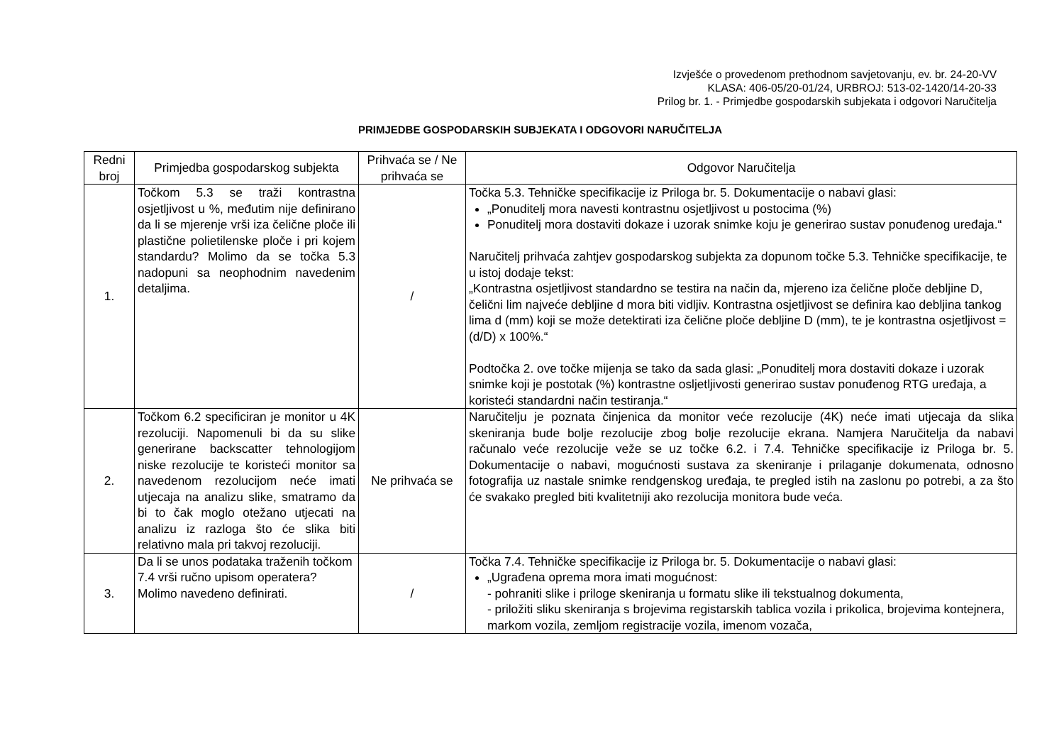Izvješće o provedenom prethodnom savjetovanju, ev. br. 24-20-VV
KLASA: 406-05/20-01/24, URBROJ: 513-02-1420/14-20-33
Prilog br. 1. - Primjedbe gospodarskih subjekata i odgovori Naručitelja
PRIMJEDBE GOSPODARSKIH SUBJEKATA I ODGOVORI NARUČITELJA
| Redni broj | Primjedba gospodarskog subjekta | Prihvaća se / Ne prihvaća se | Odgovor Naručitelja |
| --- | --- | --- | --- |
| 1. | Točkom 5.3 se traži kontrastna osjetljivost u %, međutim nije definirano da li se mjerenje vrši iza čelične ploče ili plastične polietilenske ploče i pri kojem standardu? Molimo da se točka 5.3 nadopuni sa neophodnim navedenim detaljima. | / | Točka 5.3. Tehničke specifikacije iz Priloga br. 5. Dokumentacije o nabavi glasi: „Ponuditelj mora navesti kontrastnu osjetljivost u postocima (%) Ponuditelj mora dostaviti dokaze i uzorak snimke koju je generirao sustav ponuđenog uređaja.“ Naručitelj prihvaća zahtjev gospodarskog subjekta za dopunom točke 5.3. Tehničke specifikacije, te u istoj dodaje tekst: „Kontrastna osjetljivost standardno se testira na način da, mjereno iza čelične ploče debljine D, čelični lim najveće debljine d mora biti vidljiv. Kontrastna osjetljivost se definira kao debljina tankog lima d (mm) koji se može detektirati iza čelične ploče debljine D (mm), te je kontrastna osjetljivost = (d/D) x 100%.“ Podtočka 2. ove točke mijenja se tako da sada glasi: „Ponuditelj mora dostaviti dokaze i uzorak snimke koji je postotak (%) kontrastne osljetljivosti generirao sustav ponuđenog RTG uređaja, a koristeći standardni način testiranja.“ |
| 2. | Točkom 6.2 specificiran je monitor u 4K rezoluciji. Napomenuli bi da su slike generirane backscatter tehnologijom niske rezolucije te koristeći monitor sa navedenom rezolucijom neće imati utjecaja na analizu slike, smatramo da bi to čak moglo otežano utjecati na analizu iz razloga što će slika biti relativno mala pri takvoj rezoluciji. | Ne prihvaća se | Naručitelju je poznata činjenica da monitor veće rezolucije (4K) neće imati utjecaja da slika skeniranja bude bolje rezolucije zbog bolje rezolucije ekrana. Namjera Naručitelja da nabavi računalo veće rezolucije veže se uz točke 6.2. i 7.4. Tehničke specifikacije iz Priloga br. 5. Dokumentacije o nabavi, mogućnosti sustava za skeniranje i prilaganje dokumenata, odnosno fotografija uz nastale snimke rendgenskog uređaja, te pregled istih na zaslonu po potrebi, a za što će svakako pregled biti kvalitetniji ako rezolucija monitora bude veća. |
| 3. | Da li se unos podataka traženih točkom 7.4 vrši ručno upisom operatera? Molimo navedeno definirati. | / | Točka 7.4. Tehničke specifikacije iz Priloga br. 5. Dokumentacije o nabavi glasi: „Ugrađena oprema mora imati mogućnost: - pohraniti slike i priloge skeniranja u formatu slike ili tekstualnog dokumenta, - priložiti sliku skeniranja s brojevima registarskih tablica vozila i prikolica, brojevima kontejnera, markom vozila, zemljom registracije vozila, imenom vozača, |